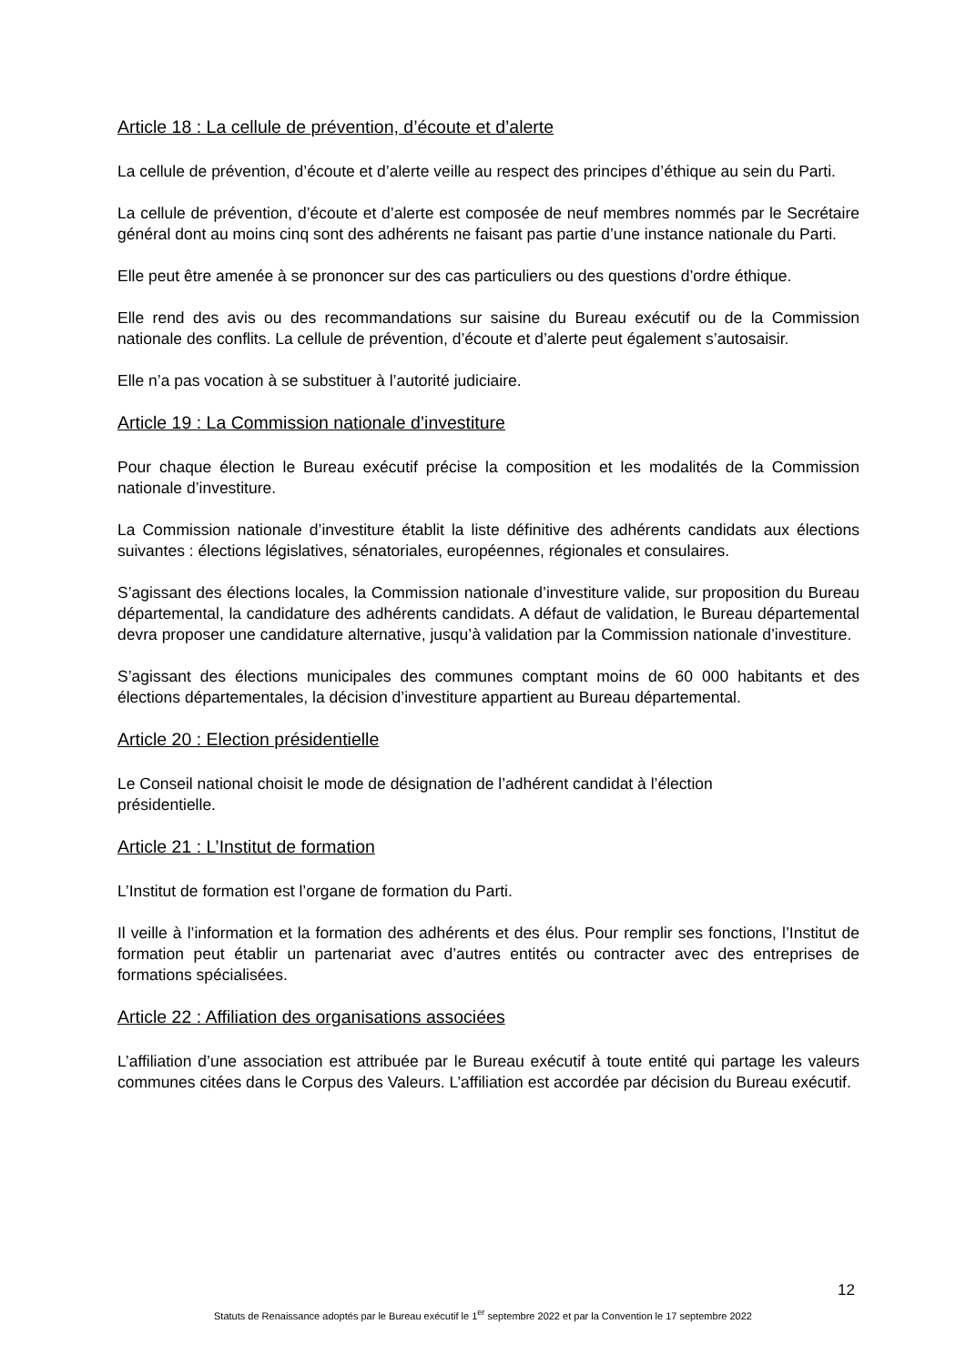Article 18 : La cellule de prévention, d’écoute et d’alerte
La cellule de prévention, d’écoute et d’alerte veille au respect des principes d’éthique au sein du Parti.
La cellule de prévention, d’écoute et d’alerte est composée de neuf membres nommés par le Secrétaire général dont au moins cinq sont des adhérents ne faisant pas partie d’une instance nationale du Parti.
Elle peut être amenée à se prononcer sur des cas particuliers ou des questions d’ordre éthique.
Elle rend des avis ou des recommandations sur saisine du Bureau exécutif ou de la Commission nationale des conflits. La cellule de prévention, d’écoute et d’alerte peut également s’autosaisir.
Elle n’a pas vocation à se substituer à l’autorité judiciaire.
Article 19 : La Commission nationale d’investiture
Pour chaque élection le Bureau exécutif précise la composition et les modalités de la Commission nationale d’investiture.
La Commission nationale d’investiture établit la liste définitive des adhérents candidats aux élections suivantes : élections législatives, sénatoriales, européennes, régionales et consulaires.
S’agissant des élections locales, la Commission nationale d’investiture valide, sur proposition du Bureau départemental, la candidature des adhérents candidats. A défaut de validation, le Bureau départemental devra proposer une candidature alternative, jusqu’à validation par la Commission nationale d’investiture.
S’agissant des élections municipales des communes comptant moins de 60 000 habitants et des élections départementales, la décision d’investiture appartient au Bureau départemental.
Article 20 : Election présidentielle
Le Conseil national choisit le mode de désignation de l’adhérent candidat à l’élection
présidentielle.
Article 21 : L’Institut de formation
L’Institut de formation est l’organe de formation du Parti.
Il veille à l’information et la formation des adhérents et des élus. Pour remplir ses fonctions, l’Institut de formation peut établir un partenariat avec d’autres entités ou contracter avec des entreprises de formations spécialisées.
Article 22 : Affiliation des organisations associées
L’affiliation d’une association est attribuée par le Bureau exécutif à toute entité qui partage les valeurs communes citées dans le Corpus des Valeurs. L’affiliation est accordée par décision du Bureau exécutif.
12
Statuts de Renaissance adoptés par le Bureau exécutif le 1<sup>er</sup> septembre 2022 et par la Convention le 17 septembre 2022